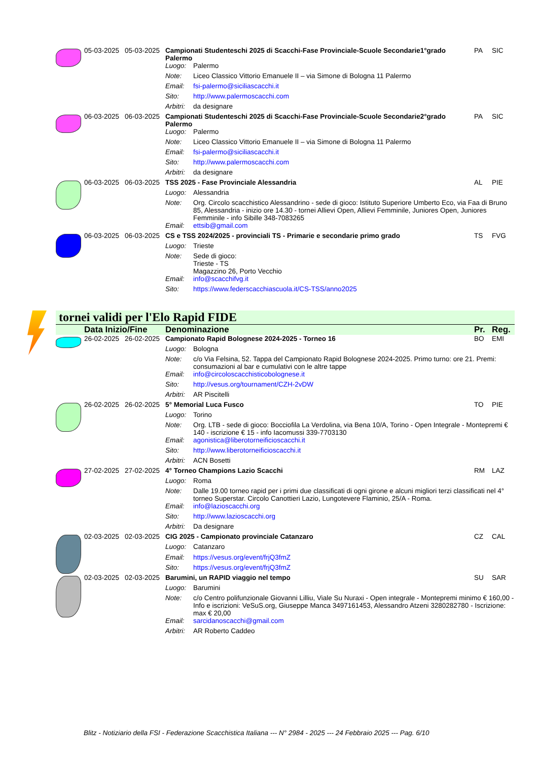| | 05-03-2025 | 05-03-2025 | Campionati Studenteschi 2025 di Scacchi-Fase Provinciale-Scuole Secondarie1°grado Palermo | | PA | SIC |
| | | | Luogo: | Palermo | | |
| | | | Note: | Liceo Classico Vittorio Emanuele II – via Simone di Bologna 11 Palermo | | |
| | | | Email: | fsi-palermo@siciliascacchi.it | | |
| | | | Sito: | http://www.palermoscacchi.com | | |
| | | | Arbitri: | da designare | | |
| | 06-03-2025 | 06-03-2025 | Campionati Studenteschi 2025 di Scacchi-Fase Provinciale-Scuole Secondarie2°grado Palermo | | PA | SIC |
| | | | Luogo: | Palermo | | |
| | | | Note: | Liceo Classico Vittorio Emanuele II – via Simone di Bologna 11 Palermo | | |
| | | | Email: | fsi-palermo@siciliascacchi.it | | |
| | | | Sito: | http://www.palermoscacchi.com | | |
| | | | Arbitri: | da designare | | |
| | 06-03-2025 | 06-03-2025 | TSS 2025 - Fase Provinciale Alessandria | | AL | PIE |
| | | | Luogo: | Alessandria | | |
| | | | Note: | Org. Circolo scacchistico Alessandrino - sede di gioco: Istituto Superiore Umberto Eco, via Faa di Bruno 85, Alessandria - inizio ore 14.30 - tornei Allievi Open, Allievi Femminile, Juniores Open, Juniores Femminile - info Sibille 348-7083265 | | |
| | | | Email: | ettsib@gmail.com | | |
| | 06-03-2025 | 06-03-2025 | CS e TSS 2024/2025 - provinciali TS - Primarie e secondarie primo grado | | TS | FVG |
| | | | Luogo: | Trieste | | |
| | | | Note: | Sede di gioco: Trieste - TS Magazzino 26, Porto Vecchio | | |
| | | | Email: | info@scacchifvg.it | | |
| | | | Sito: | https://www.federscacchiascuola.it/CS-TSS/anno2025 | | |
tornei validi per l'Elo Rapid FIDE
| | Data Inizio/Fine | | Denominazione | | Pr. | Reg. |
| --- | --- | --- | --- | --- | --- | --- |
| | 26-02-2025 | 26-02-2025 | Campionato Rapid Bolognese 2024-2025 - Torneo 16 | | BO | EMI |
| | | | Luogo: | Bologna | | |
| | | | Note: | c/o Via Felsina, 52. Tappa del Campionato Rapid Bolognese 2024-2025. Primo turno: ore 21. Premi: consumazioni al bar e cumulativi con le altre tappe | | |
| | | | Email: | info@circoloscacchisticobolognese.it | | |
| | | | Sito: | http://vesus.org/tournament/CZH-2vDW | | |
| | | | Arbitri: | AR Piscitelli | | |
| | 26-02-2025 | 26-02-2025 | 5° Memorial Luca Fusco | | TO | PIE |
| | | | Luogo: | Torino | | |
| | | | Note: | Org. LTB - sede di gioco: Bocciofila La Verdolina, via Bena 10/A, Torino - Open Integrale - Montepremi € 140 - iscrizione € 15 - info Iacomussi 339-7703130 | | |
| | | | Email: | agonistica@liberotorneificioscacchi.it | | |
| | | | Sito: | http://www.liberotorneificioscacchi.it | | |
| | | | Arbitri: | ACN Bosetti | | |
| | 27-02-2025 | 27-02-2025 | 4° Torneo Champions Lazio Scacchi | | RM | LAZ |
| | | | Luogo: | Roma | | |
| | | | Note: | Dalle 19.00 torneo rapid per i primi due classificati di ogni girone e alcuni migliori terzi classificati nel 4° torneo Superstar. Circolo Canottieri Lazio, Lungotevere Flaminio, 25/A - Roma. | | |
| | | | Email: | info@lazioscacchi.org | | |
| | | | Sito: | http://www.lazioscacchi.org | | |
| | | | Arbitri: | Da designare | | |
| | 02-03-2025 | 02-03-2025 | CIG 2025 - Campionato provinciale Catanzaro | | CZ | CAL |
| | | | Luogo: | Catanzaro | | |
| | | | Email: | https://vesus.org/event/frjQ3fmZ | | |
| | | | Sito: | https://vesus.org/event/frjQ3fmZ | | |
| | 02-03-2025 | 02-03-2025 | Barumini, un RAPID viaggio nel tempo | | SU | SAR |
| | | | Luogo: | Barumini | | |
| | | | Note: | c/o Centro polifunzionale Giovanni Lilliu, Viale Su Nuraxi - Open integrale - Montepremi minimo € 160,00 - Info e iscrizioni: VeSuS.org, Giuseppe Manca 3497161453, Alessandro Atzeni 3280282780 - Iscrizione: max € 20,00 | | |
| | | | Email: | sarcidanoscacchi@gmail.com | | |
| | | | Arbitri: | AR Roberto Caddeo | | |
Blitz - Notiziario della FSI - Federazione Scacchistica Italiana --- N° 2984 - 2025 --- 24 Febbraio 2025 --- Pag. 6/10